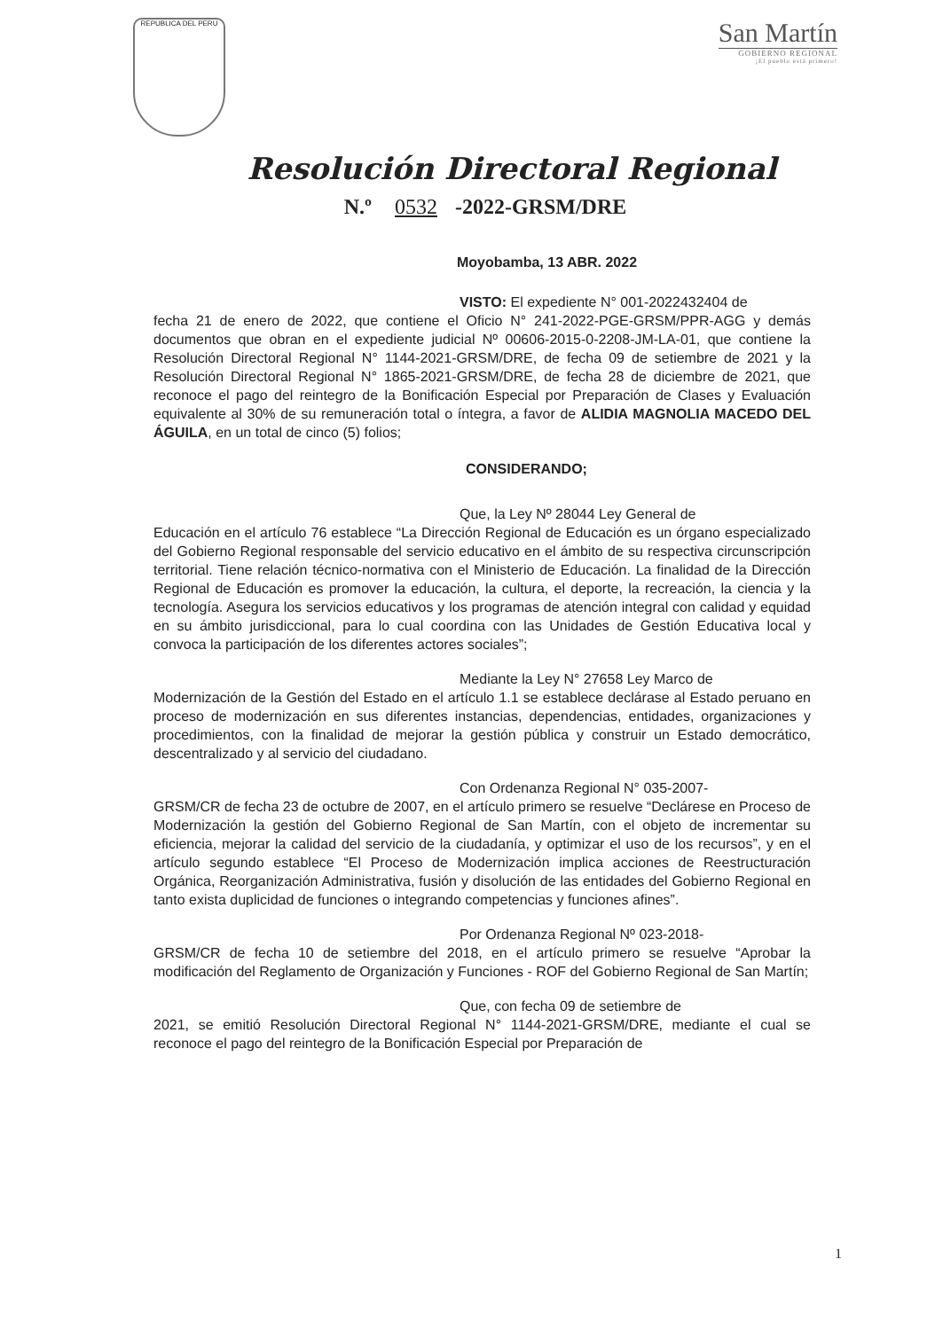REPUBLICA DEL PERU
San Martín
GOBIERNO REGIONAL
¡El pueblo está primero!
Resolución Directoral Regional
N.º 0532 -2022-GRSM/DRE
Moyobamba, 13 ABR. 2022
VISTO: El expediente N° 001-2022432404 de
fecha 21 de enero de 2022, que contiene el Oficio N° 241-2022-PGE-GRSM/PPR-AGG y demás documentos que obran en el expediente judicial Nº 00606-2015-0-2208-JM-LA-01, que contiene la Resolución Directoral Regional N° 1144-2021-GRSM/DRE, de fecha 09 de setiembre de 2021 y la Resolución Directoral Regional N° 1865-2021-GRSM/DRE, de fecha 28 de diciembre de 2021, que reconoce el pago del reintegro de la Bonificación Especial por Preparación de Clases y Evaluación equivalente al 30% de su remuneración total o íntegra, a favor de ALIDIA MAGNOLIA MACEDO DEL ÁGUILA, en un total de cinco (5) folios;
CONSIDERANDO;
Que, la Ley Nº 28044 Ley General de
Educación en el artículo 76 establece “La Dirección Regional de Educación es un órgano especializado del Gobierno Regional responsable del servicio educativo en el ámbito de su respectiva circunscripción territorial. Tiene relación técnico-normativa con el Ministerio de Educación. La finalidad de la Dirección Regional de Educación es promover la educación, la cultura, el deporte, la recreación, la ciencia y la tecnología. Asegura los servicios educativos y los programas de atención integral con calidad y equidad en su ámbito jurisdiccional, para lo cual coordina con las Unidades de Gestión Educativa local y convoca la participación de los diferentes actores sociales”;
Mediante la Ley N° 27658 Ley Marco de
Modernización de la Gestión del Estado en el artículo 1.1 se establece declárase al Estado peruano en proceso de modernización en sus diferentes instancias, dependencias, entidades, organizaciones y procedimientos, con la finalidad de mejorar la gestión pública y construir un Estado democrático, descentralizado y al servicio del ciudadano.
Con Ordenanza Regional N° 035-2007-
GRSM/CR de fecha 23 de octubre de 2007, en el artículo primero se resuelve “Declárese en Proceso de Modernización la gestión del Gobierno Regional de San Martín, con el objeto de incrementar su eficiencia, mejorar la calidad del servicio de la ciudadanía, y optimizar el uso de los recursos”, y en el artículo segundo establece “El Proceso de Modernización implica acciones de Reestructuración Orgánica, Reorganización Administrativa, fusión y disolución de las entidades del Gobierno Regional en tanto exista duplicidad de funciones o integrando competencias y funciones afines”.
Por Ordenanza Regional Nº 023-2018-
GRSM/CR de fecha 10 de setiembre del 2018, en el artículo primero se resuelve “Aprobar la modificación del Reglamento de Organización y Funciones - ROF del Gobierno Regional de San Martín;
Que, con fecha 09 de setiembre de
2021, se emitió Resolución Directoral Regional N° 1144-2021-GRSM/DRE, mediante el cual se reconoce el pago del reintegro de la Bonificación Especial por Preparación de
1